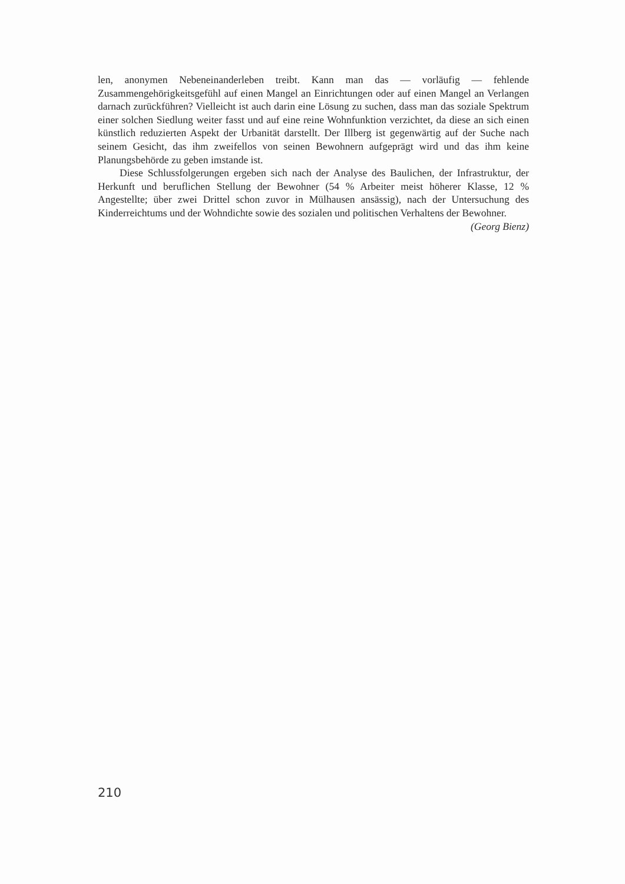len, anonymen Nebeneinanderleben treibt. Kann man das — vorläufig — fehlende Zusammengehörigkeitsgefühl auf einen Mangel an Einrichtungen oder auf einen Mangel an Verlangen darnach zurückführen? Vielleicht ist auch darin eine Lösung zu suchen, dass man das soziale Spektrum einer solchen Siedlung weiter fasst und auf eine reine Wohnfunktion verzichtet, da diese an sich einen künstlich reduzierten Aspekt der Urbanität darstellt. Der Illberg ist gegenwärtig auf der Suche nach seinem Gesicht, das ihm zweifellos von seinen Bewohnern aufgeprägt wird und das ihm keine Planungsbehörde zu geben imstande ist.
Diese Schlussfolgerungen ergeben sich nach der Analyse des Baulichen, der Infrastruktur, der Herkunft und beruflichen Stellung der Bewohner (54 % Arbeiter meist höherer Klasse, 12 % Angestellte; über zwei Drittel schon zuvor in Mülhausen ansässig), nach der Untersuchung des Kinderreichtums und der Wohndichte sowie des sozialen und politischen Verhaltens der Bewohner. (Georg Bienz)
210